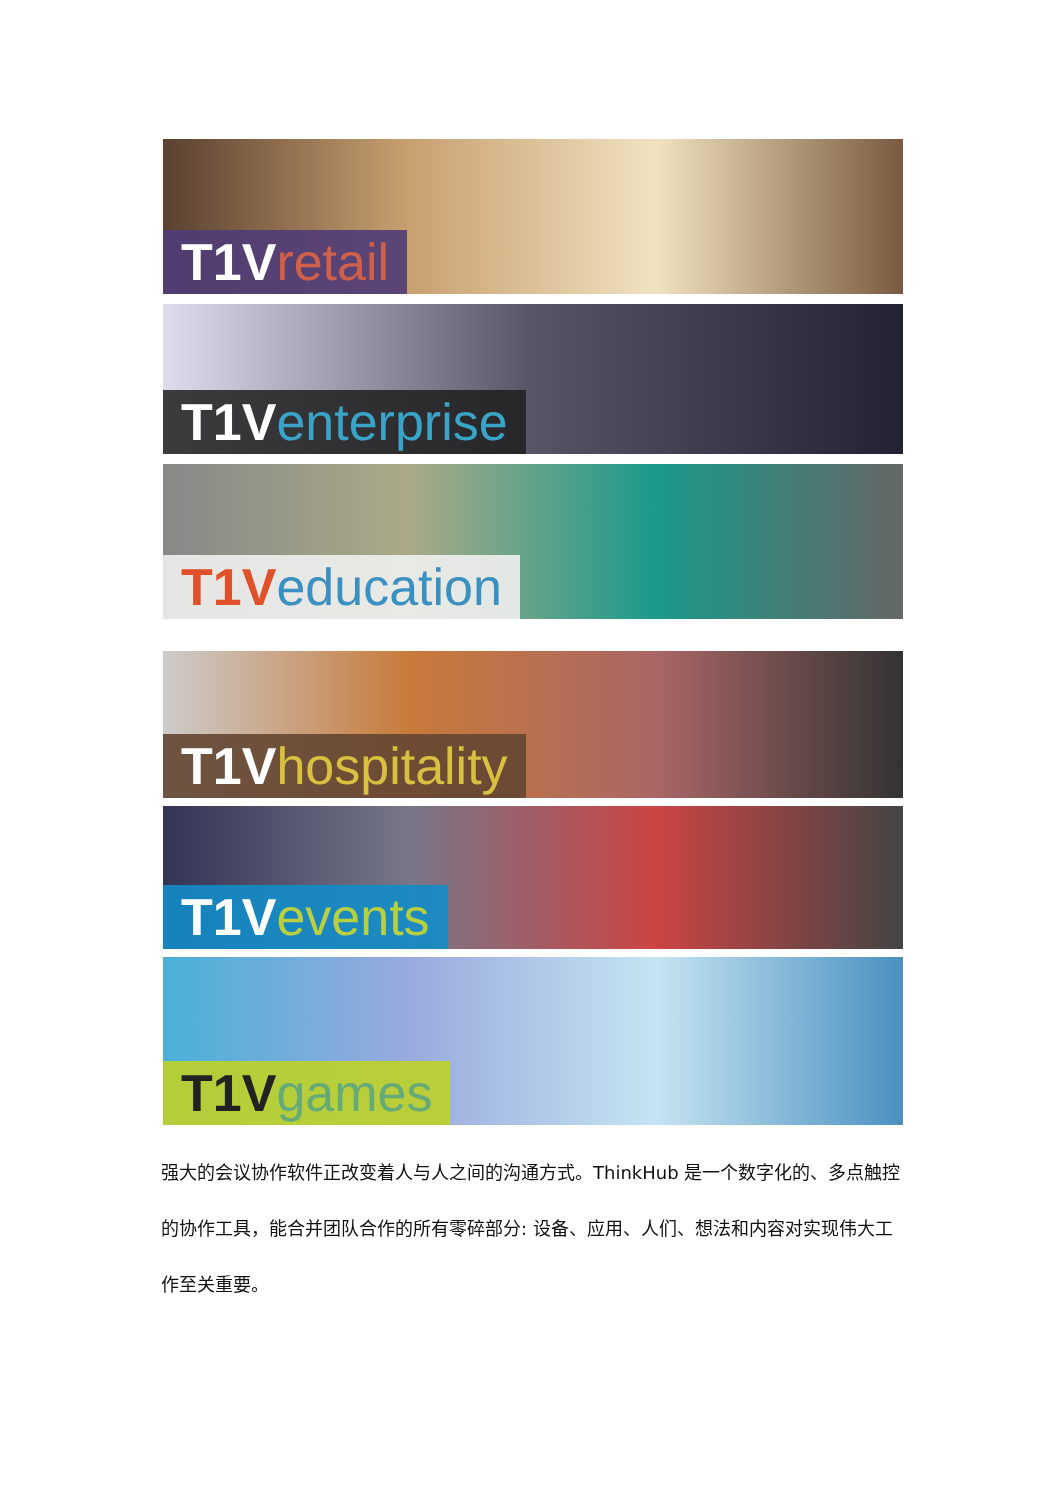T1V retail
T1V enterprise
T1V education
T1V hospitality
T1V events
T1V games
强大的会议协作软件正改变着人与人之间的沟通方式。ThinkHub 是一个数字化的、多点触控的协作工具，能合并团队合作的所有零碎部分: 设备、应用、人们、想法和内容对实现伟大工作至关重要。